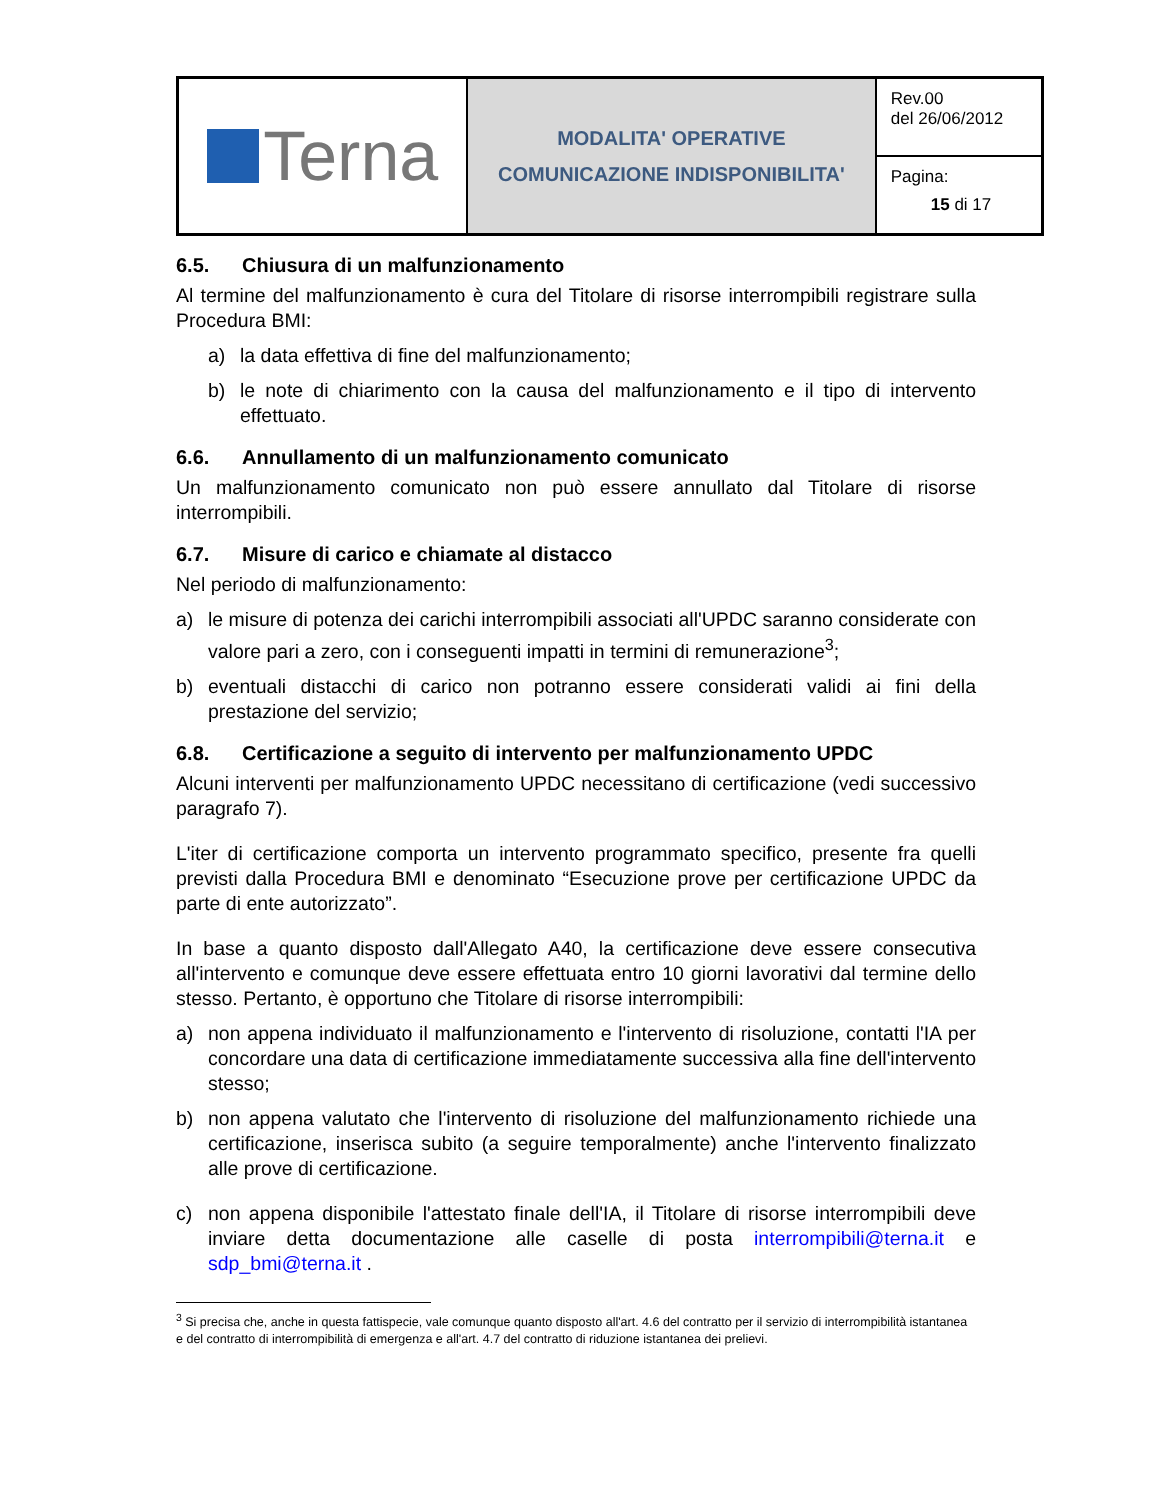| Terna | MODALITA' OPERATIVE COMUNICAZIONE INDISPONIBILITA' | Rev.00 del 26/06/2012 |
| | | Pagina: 15 di 17 |
6.5. Chiusura di un malfunzionamento
Al termine del malfunzionamento è cura del Titolare di risorse interrompibili registrare sulla Procedura BMI:
a) la data effettiva di fine del malfunzionamento;
b) le note di chiarimento con la causa del malfunzionamento e il tipo di intervento effettuato.
6.6. Annullamento di un malfunzionamento comunicato
Un malfunzionamento comunicato non può essere annullato dal Titolare di risorse interrompibili.
6.7. Misure di carico e chiamate al distacco
Nel periodo di malfunzionamento:
a) le misure di potenza dei carichi interrompibili associati all'UPDC saranno considerate con valore pari a zero, con i conseguenti impatti in termini di remunerazione<sup>3</sup>;
b) eventuali distacchi di carico non potranno essere considerati validi ai fini della prestazione del servizio;
6.8. Certificazione a seguito di intervento per malfunzionamento UPDC
Alcuni interventi per malfunzionamento UPDC necessitano di certificazione (vedi successivo paragrafo 7).
L'iter di certificazione comporta un intervento programmato specifico, presente fra quelli previsti dalla Procedura BMI e denominato “Esecuzione prove per certificazione UPDC da parte di ente autorizzato”.
In base a quanto disposto dall'Allegato A40, la certificazione deve essere consecutiva all'intervento e comunque deve essere effettuata entro 10 giorni lavorativi dal termine dello stesso. Pertanto, è opportuno che Titolare di risorse interrompibili:
a) non appena individuato il malfunzionamento e l'intervento di risoluzione, contatti l'IA per concordare una data di certificazione immediatamente successiva alla fine dell'intervento stesso;
b) non appena valutato che l'intervento di risoluzione del malfunzionamento richiede una certificazione, inserisca subito (a seguire temporalmente) anche l'intervento finalizzato alle prove di certificazione.
c) non appena disponibile l'attestato finale dell'IA, il Titolare di risorse interrompibili deve inviare detta documentazione alle caselle di posta interrompibili@terna.it e sdp_bmi@terna.it .
<sup>3</sup> Si precisa che, anche in questa fattispecie, vale comunque quanto disposto all'art. 4.6 del contratto per il servizio di interrompibilità istantanea e del contratto di interrompibilità di emergenza e all'art. 4.7 del contratto di riduzione istantanea dei prelievi.